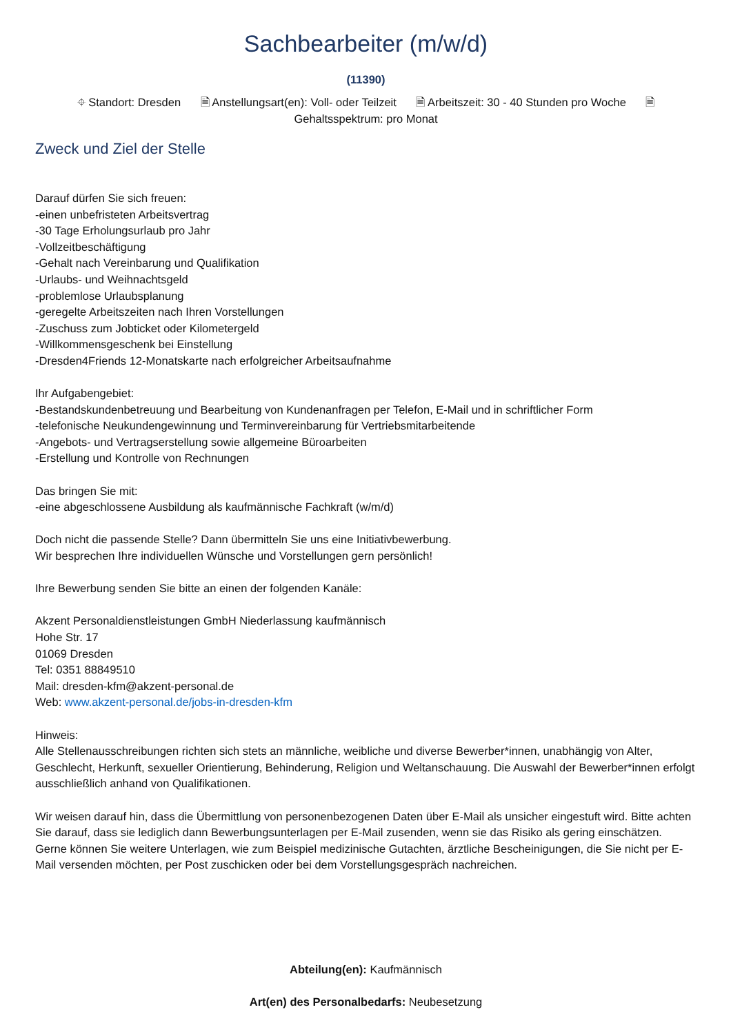Sachbearbeiter (m/w/d)
(11390)
⌖ Standort: Dresden 🗎 Anstellungsart(en): Voll- oder Teilzeit 🗎 Arbeitszeit: 30 - 40 Stunden pro Woche 🗎
Gehaltsspektrum: pro Monat
Zweck und Ziel der Stelle
Darauf dürfen Sie sich freuen:
-einen unbefristeten Arbeitsvertrag
-30 Tage Erholungsurlaub pro Jahr
-Vollzeitbeschäftigung
-Gehalt nach Vereinbarung und Qualifikation
-Urlaubs- und Weihnachtsgeld
-problemlose Urlaubsplanung
-geregelte Arbeitszeiten nach Ihren Vorstellungen
-Zuschuss zum Jobticket oder Kilometergeld
-Willkommensgeschenk bei Einstellung
-Dresden4Friends 12-Monatskarte nach erfolgreicher Arbeitsaufnahme
Ihr Aufgabengebiet:
-Bestandskundenbetreuung und Bearbeitung von Kundenanfragen per Telefon, E-Mail und in schriftlicher Form
-telefonische Neukundengewinnung und Terminvereinbarung für Vertriebsmitarbeitende
-Angebots- und Vertragserstellung sowie allgemeine Büroarbeiten
-Erstellung und Kontrolle von Rechnungen
Das bringen Sie mit:
-eine abgeschlossene Ausbildung als kaufmännische Fachkraft (w/m/d)
Doch nicht die passende Stelle? Dann übermitteln Sie uns eine Initiativbewerbung.
Wir besprechen Ihre individuellen Wünsche und Vorstellungen gern persönlich!
Ihre Bewerbung senden Sie bitte an einen der folgenden Kanäle:
Akzent Personaldienstleistungen GmbH Niederlassung kaufmännisch
Hohe Str. 17
01069 Dresden
Tel: 0351 88849510
Mail: dresden-kfm@akzent-personal.de
Web: www.akzent-personal.de/jobs-in-dresden-kfm
Hinweis:
Alle Stellenausschreibungen richten sich stets an männliche, weibliche und diverse Bewerber*innen, unabhängig von Alter, Geschlecht, Herkunft, sexueller Orientierung, Behinderung, Religion und Weltanschauung. Die Auswahl der Bewerber*innen erfolgt ausschließlich anhand von Qualifikationen.
Wir weisen darauf hin, dass die Übermittlung von personenbezogenen Daten über E-Mail als unsicher eingestuft wird. Bitte achten Sie darauf, dass sie lediglich dann Bewerbungsunterlagen per E-Mail zusenden, wenn sie das Risiko als gering einschätzen. Gerne können Sie weitere Unterlagen, wie zum Beispiel medizinische Gutachten, ärztliche Bescheinigungen, die Sie nicht per E-Mail versenden möchten, per Post zuschicken oder bei dem Vorstellungsgespräch nachreichen.
Abteilung(en): Kaufmännisch
Art(en) des Personalbedarfs: Neubesetzung